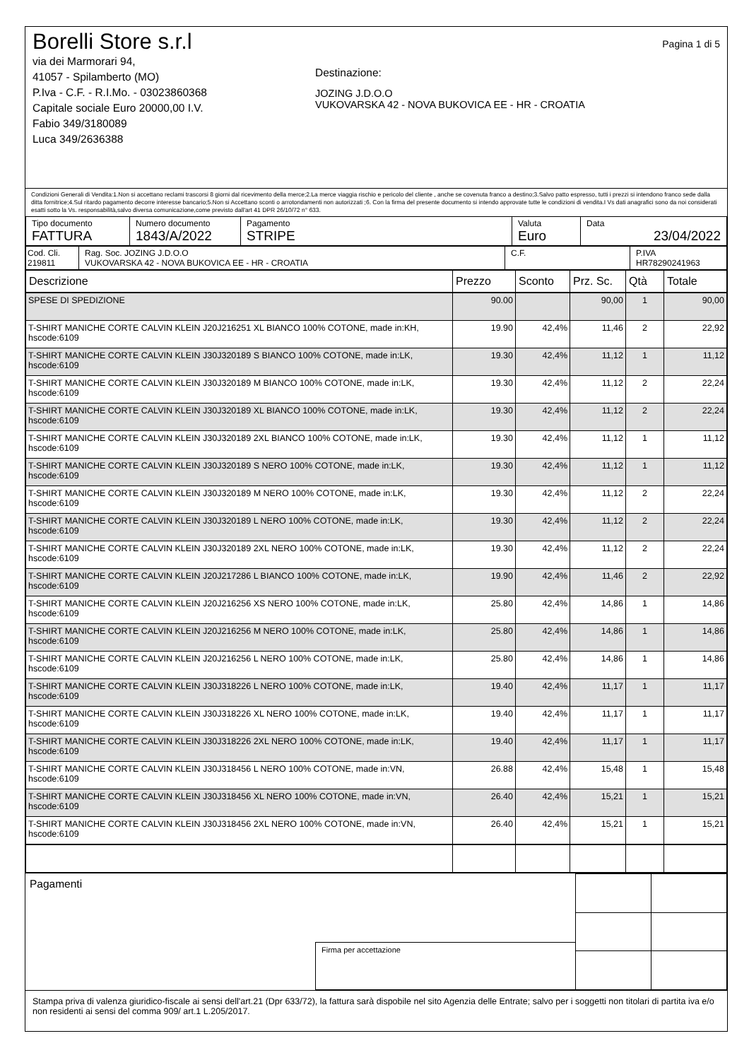Borelli Store s.r.l
via dei Marmorari 94,
41057 - Spilamberto (MO)
P.Iva - C.F. - R.I.Mo. - 03023860368
Capitale sociale Euro 20000,00 I.V.
Fabio 349/3180089
Luca 349/2636388
Destinazione:
JOZING J.D.O.O
VUKOVARSKA 42 - NOVA BUKOVICA EE - HR - CROATIA
Pagina 1 di 5
Condizioni Generali di Vendita:1.Non si accettano reclami trascorsi 8 giorni dal ricevimento della merce;2.La merce viaggia rischio e pericolo del cliente , anche se covenuta franco a destino;3.Salvo patto espresso, tutti i prezzi si intendono franco sede dalla ditta fornitrice;4.Sul ritardo pagamento decorre interesse bancario;5.Non si Accettano sconti o arrotondamenti non autorizzati ;6. Con la firma del presente documento si intendo approvate tutte le condizioni di vendita.I Vs dati anagrafici sono da noi considerati esatti sotto la Vs. responsabilità,salvo diversa comunicazione,come previsto dall'art 41 DPR 26/10/72 n° 633.
| Tipo documento FATTURA | Numero documento 1843/A/2022 | Pagamento STRIPE | Valuta Euro | Data 23/04/2022 |
| Cod. Cli. 219811 | Rag. Soc. JOZING J.D.O.O VUKOVARSKA 42 - NOVA BUKOVICA EE - HR - CROATIA | C.F. | P.IVA HR78290241963 |
| Descrizione | Prezzo | Sconto | Prz. Sc. | Qtà | Totale |
| --- | --- | --- | --- | --- | --- |
| SPESE DI SPEDIZIONE | 90.00 | | 90,00 | 1 | 90,00 |
| T-SHIRT MANICHE CORTE CALVIN KLEIN J20J216251 XL BIANCO 100% COTONE, made in:KH, hscode:6109 | 19.90 | 42,4% | 11,46 | 2 | 22,92 |
| T-SHIRT MANICHE CORTE CALVIN KLEIN J30J320189 S BIANCO 100% COTONE, made in:LK, hscode:6109 | 19.30 | 42,4% | 11,12 | 1 | 11,12 |
| T-SHIRT MANICHE CORTE CALVIN KLEIN J30J320189 M BIANCO 100% COTONE, made in:LK, hscode:6109 | 19.30 | 42,4% | 11,12 | 2 | 22,24 |
| T-SHIRT MANICHE CORTE CALVIN KLEIN J30J320189 XL BIANCO 100% COTONE, made in:LK, hscode:6109 | 19.30 | 42,4% | 11,12 | 2 | 22,24 |
| T-SHIRT MANICHE CORTE CALVIN KLEIN J30J320189 2XL BIANCO 100% COTONE, made in:LK, hscode:6109 | 19.30 | 42,4% | 11,12 | 1 | 11,12 |
| T-SHIRT MANICHE CORTE CALVIN KLEIN J30J320189 S NERO 100% COTONE, made in:LK, hscode:6109 | 19.30 | 42,4% | 11,12 | 1 | 11,12 |
| T-SHIRT MANICHE CORTE CALVIN KLEIN J30J320189 M NERO 100% COTONE, made in:LK, hscode:6109 | 19.30 | 42,4% | 11,12 | 2 | 22,24 |
| T-SHIRT MANICHE CORTE CALVIN KLEIN J30J320189 L NERO 100% COTONE, made in:LK, hscode:6109 | 19.30 | 42,4% | 11,12 | 2 | 22,24 |
| T-SHIRT MANICHE CORTE CALVIN KLEIN J30J320189 2XL NERO 100% COTONE, made in:LK, hscode:6109 | 19.30 | 42,4% | 11,12 | 2 | 22,24 |
| T-SHIRT MANICHE CORTE CALVIN KLEIN J20J217286 L BIANCO 100% COTONE, made in:LK, hscode:6109 | 19.90 | 42,4% | 11,46 | 2 | 22,92 |
| T-SHIRT MANICHE CORTE CALVIN KLEIN J20J216256 XS NERO 100% COTONE, made in:LK, hscode:6109 | 25.80 | 42,4% | 14,86 | 1 | 14,86 |
| T-SHIRT MANICHE CORTE CALVIN KLEIN J20J216256 M NERO 100% COTONE, made in:LK, hscode:6109 | 25.80 | 42,4% | 14,86 | 1 | 14,86 |
| T-SHIRT MANICHE CORTE CALVIN KLEIN J20J216256 L NERO 100% COTONE, made in:LK, hscode:6109 | 25.80 | 42,4% | 14,86 | 1 | 14,86 |
| T-SHIRT MANICHE CORTE CALVIN KLEIN J30J318226 L NERO 100% COTONE, made in:LK, hscode:6109 | 19.40 | 42,4% | 11,17 | 1 | 11,17 |
| T-SHIRT MANICHE CORTE CALVIN KLEIN J30J318226 XL NERO 100% COTONE, made in:LK, hscode:6109 | 19.40 | 42,4% | 11,17 | 1 | 11,17 |
| T-SHIRT MANICHE CORTE CALVIN KLEIN J30J318226 2XL NERO 100% COTONE, made in:LK, hscode:6109 | 19.40 | 42,4% | 11,17 | 1 | 11,17 |
| T-SHIRT MANICHE CORTE CALVIN KLEIN J30J318456 L NERO 100% COTONE, made in:VN, hscode:6109 | 26.88 | 42,4% | 15,48 | 1 | 15,48 |
| T-SHIRT MANICHE CORTE CALVIN KLEIN J30J318456 XL NERO 100% COTONE, made in:VN, hscode:6109 | 26.40 | 42,4% | 15,21 | 1 | 15,21 |
| T-SHIRT MANICHE CORTE CALVIN KLEIN J30J318456 2XL NERO 100% COTONE, made in:VN, hscode:6109 | 26.40 | 42,4% | 15,21 | 1 | 15,21 |
Pagamenti
Firma per accettazione
Stampa priva di valenza giuridico-fiscale ai sensi dell'art.21 (Dpr 633/72), la fattura sarà dispobile nel sito Agenzia delle Entrate; salvo per i soggetti non titolari di partita iva e/o non residenti ai sensi del comma 909/ art.1 L.205/2017.